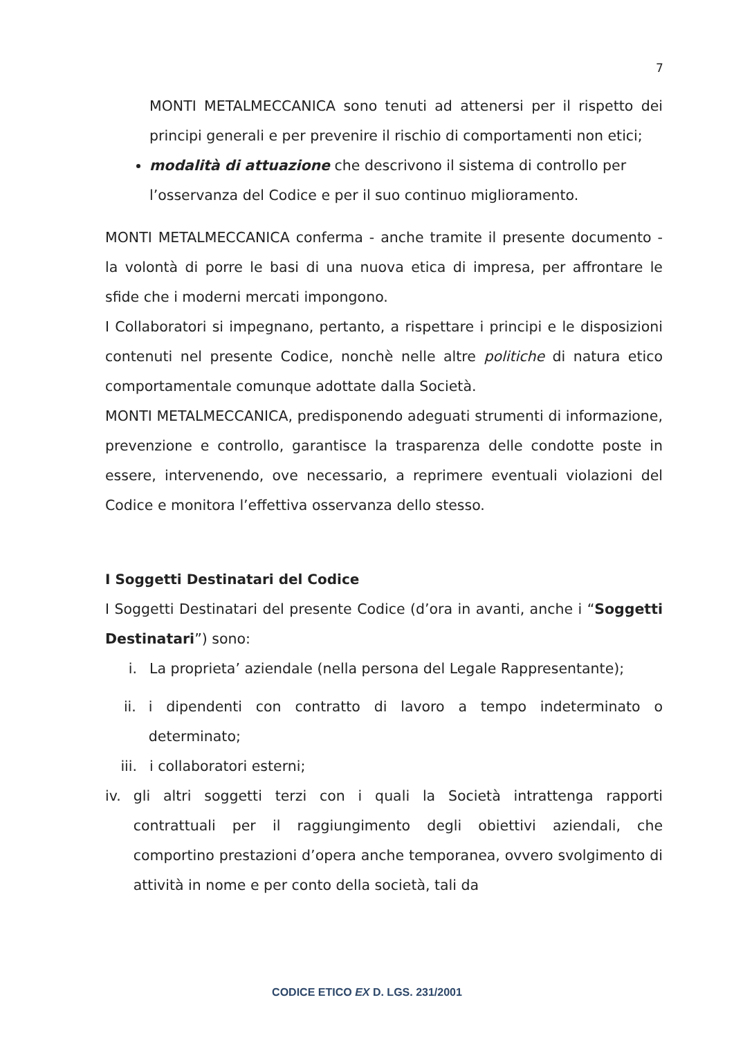7
MONTI METALMECCANICA sono tenuti ad attenersi per il rispetto dei principi generali e per prevenire il rischio di comportamenti non etici;
modalità di attuazione che descrivono il sistema di controllo per l’osservanza del Codice e per il suo continuo miglioramento.
MONTI METALMECCANICA conferma - anche tramite il presente documento - la volontà di porre le basi di una nuova etica di impresa, per affrontare le sfide che i moderni mercati impongono.
I Collaboratori si impegnano, pertanto, a rispettare i principi e le disposizioni contenuti nel presente Codice, nonchè nelle altre politiche di natura etico comportamentale comunque adottate dalla Società.
MONTI METALMECCANICA, predisponendo adeguati strumenti di informazione, prevenzione e controllo, garantisce la trasparenza delle condotte poste in essere, intervenendo, ove necessario, a reprimere eventuali violazioni del Codice e monitora l’effettiva osservanza dello stesso.
I Soggetti Destinatari del Codice
I Soggetti Destinatari del presente Codice (d’ora in avanti, anche i “Soggetti Destinatari”) sono:
i. La proprieta’ aziendale (nella persona del Legale Rappresentante);
ii. i dipendenti con contratto di lavoro a tempo indeterminato o determinato;
iii. i collaboratori esterni;
iv. gli altri soggetti terzi con i quali la Società intrattenga rapporti contrattuali per il raggiungimento degli obiettivi aziendali, che comportino prestazioni d’opera anche temporanea, ovvero svolgimento di attività in nome e per conto della società, tali da
CODICE ETICO EX D. LGS. 231/2001